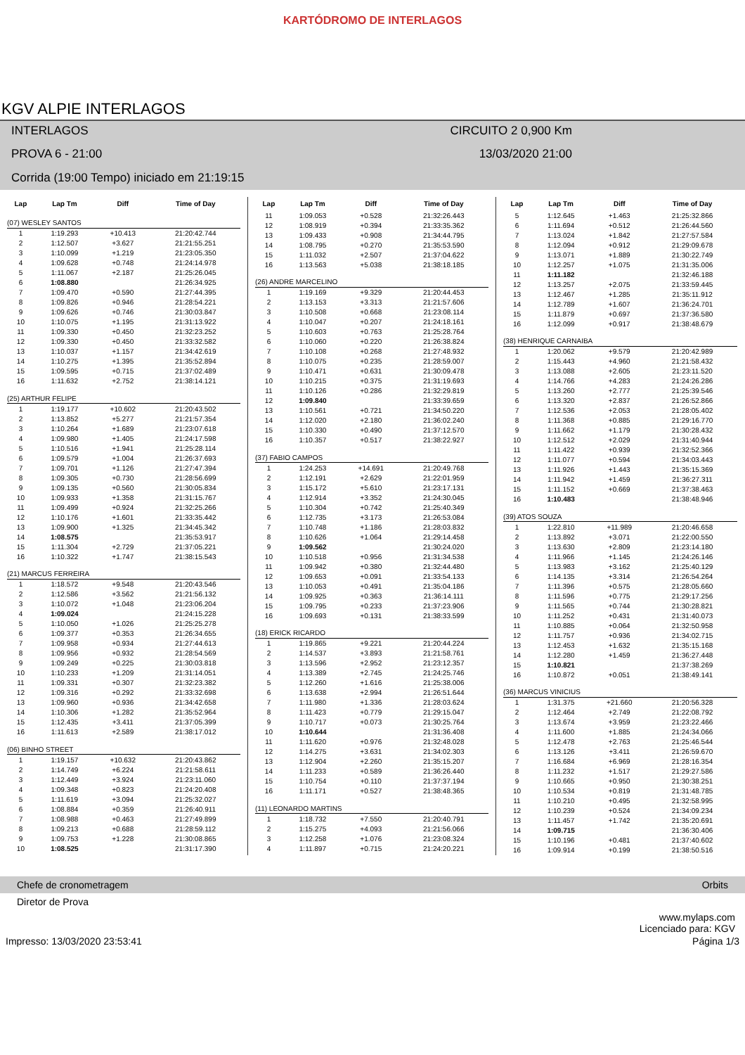KARTÓDROMO DE INTERLAGOS
KGV ALPIE INTERLAGOS
INTERLAGOS
CIRCUITO 2 0,900 Km
PROVA 6 - 21:00
13/03/2020 21:00
Corrida (19:00 Tempo) iniciado em 21:19:15
| Lap | Lap Tm | Diff | Time of Day |
| --- | --- | --- | --- |
| (07) WESLEY SANTOS | | | |
| 1 | 1:19.293 | +10.413 | 21:20:42.744 |
| 2 | 1:12.507 | +3.627 | 21:21:55.251 |
| 3 | 1:10.099 | +1.219 | 21:23:05.350 |
| 4 | 1:09.628 | +0.748 | 21:24:14.978 |
| 5 | 1:11.067 | +2.187 | 21:25:26.045 |
| 6 | 1:08.880 | | 21:26:34.925 |
| 7 | 1:09.470 | +0.590 | 21:27:44.395 |
| 8 | 1:09.826 | +0.946 | 21:28:54.221 |
| 9 | 1:09.626 | +0.746 | 21:30:03.847 |
| 10 | 1:10.075 | +1.195 | 21:31:13.922 |
| 11 | 1:09.330 | +0.450 | 21:32:23.252 |
| 12 | 1:09.330 | +0.450 | 21:33:32.582 |
| 13 | 1:10.037 | +1.157 | 21:34:42.619 |
| 14 | 1:10.275 | +1.395 | 21:35:52.894 |
| 15 | 1:09.595 | +0.715 | 21:37:02.489 |
| 16 | 1:11.632 | +2.752 | 21:38:14.121 |
| (25) ARTHUR FELIPE | | | |
| 1 | 1:19.177 | +10.602 | 21:20:43.502 |
| 2 | 1:13.852 | +5.277 | 21:21:57.354 |
| 3 | 1:10.264 | +1.689 | 21:23:07.618 |
| 4 | 1:09.980 | +1.405 | 21:24:17.598 |
| 5 | 1:10.516 | +1.941 | 21:25:28.114 |
| 6 | 1:09.579 | +1.004 | 21:26:37.693 |
| 7 | 1:09.701 | +1.126 | 21:27:47.394 |
| 8 | 1:09.305 | +0.730 | 21:28:56.699 |
| 9 | 1:09.135 | +0.560 | 21:30:05.834 |
| 10 | 1:09.933 | +1.358 | 21:31:15.767 |
| 11 | 1:09.499 | +0.924 | 21:32:25.266 |
| 12 | 1:10.176 | +1.601 | 21:33:35.442 |
| 13 | 1:09.900 | +1.325 | 21:34:45.342 |
| 14 | 1:08.575 | | 21:35:53.917 |
| 15 | 1:11.304 | +2.729 | 21:37:05.221 |
| 16 | 1:10.322 | +1.747 | 21:38:15.543 |
| (21) MARCUS FERREIRA | | | |
| 1 | 1:18.572 | +9.548 | 21:20:43.546 |
| 2 | 1:12.586 | +3.562 | 21:21:56.132 |
| 3 | 1:10.072 | +1.048 | 21:23:06.204 |
| 4 | 1:09.024 | | 21:24:15.228 |
| 5 | 1:10.050 | +1.026 | 21:25:25.278 |
| 6 | 1:09.377 | +0.353 | 21:26:34.655 |
| 7 | 1:09.958 | +0.934 | 21:27:44.613 |
| 8 | 1:09.956 | +0.932 | 21:28:54.569 |
| 9 | 1:09.249 | +0.225 | 21:30:03.818 |
| 10 | 1:10.233 | +1.209 | 21:31:14.051 |
| 11 | 1:09.331 | +0.307 | 21:32:23.382 |
| 12 | 1:09.316 | +0.292 | 21:33:32.698 |
| 13 | 1:09.960 | +0.936 | 21:34:42.658 |
| 14 | 1:10.306 | +1.282 | 21:35:52.964 |
| 15 | 1:12.435 | +3.411 | 21:37:05.399 |
| 16 | 1:11.613 | +2.589 | 21:38:17.012 |
| (06) BINHO STREET | | | |
| 1 | 1:19.157 | +10.632 | 21:20:43.862 |
| 2 | 1:14.749 | +6.224 | 21:21:58.611 |
| 3 | 1:12.449 | +3.924 | 21:23:11.060 |
| 4 | 1:09.348 | +0.823 | 21:24:20.408 |
| 5 | 1:11.619 | +3.094 | 21:25:32.027 |
| 6 | 1:08.884 | +0.359 | 21:26:40.911 |
| 7 | 1:08.988 | +0.463 | 21:27:49.899 |
| 8 | 1:09.213 | +0.688 | 21:28:59.112 |
| 9 | 1:09.753 | +1.228 | 21:30:08.865 |
| 10 | 1:08.525 | | 21:31:17.390 |
| Lap | Lap Tm | Diff | Time of Day |
| --- | --- | --- | --- |
| 11 | 1:09.053 | +0.528 | 21:32:26.443 |
| 12 | 1:08.919 | +0.394 | 21:33:35.362 |
| 13 | 1:09.433 | +0.908 | 21:34:44.795 |
| 14 | 1:08.795 | +0.270 | 21:35:53.590 |
| 15 | 1:11.032 | +2.507 | 21:37:04.622 |
| 16 | 1:13.563 | +5.038 | 21:38:18.185 |
| (26) ANDRE MARCELINO | | | |
| 1 | 1:19.169 | +9.329 | 21:20:44.453 |
| 2 | 1:13.153 | +3.313 | 21:21:57.606 |
| 3 | 1:10.508 | +0.668 | 21:23:08.114 |
| 4 | 1:10.047 | +0.207 | 21:24:18.161 |
| 5 | 1:10.603 | +0.763 | 21:25:28.764 |
| 6 | 1:10.060 | +0.220 | 21:26:38.824 |
| 7 | 1:10.108 | +0.268 | 21:27:48.932 |
| 8 | 1:10.075 | +0.235 | 21:28:59.007 |
| 9 | 1:10.471 | +0.631 | 21:30:09.478 |
| 10 | 1:10.215 | +0.375 | 21:31:19.693 |
| 11 | 1:10.126 | +0.286 | 21:32:29.819 |
| 12 | 1:09.840 | | 21:33:39.659 |
| 13 | 1:10.561 | +0.721 | 21:34:50.220 |
| 14 | 1:12.020 | +2.180 | 21:36:02.240 |
| 15 | 1:10.330 | +0.490 | 21:37:12.570 |
| 16 | 1:10.357 | +0.517 | 21:38:22.927 |
| (37) FABIO CAMPOS | | | |
| 1 | 1:24.253 | +14.691 | 21:20:49.768 |
| 2 | 1:12.191 | +2.629 | 21:22:01.959 |
| 3 | 1:15.172 | +5.610 | 21:23:17.131 |
| 4 | 1:12.914 | +3.352 | 21:24:30.045 |
| 5 | 1:10.304 | +0.742 | 21:25:40.349 |
| 6 | 1:12.735 | +3.173 | 21:26:53.084 |
| 7 | 1:10.748 | +1.186 | 21:28:03.832 |
| 8 | 1:10.626 | +1.064 | 21:29:14.458 |
| 9 | 1:09.562 | | 21:30:24.020 |
| 10 | 1:10.518 | +0.956 | 21:31:34.538 |
| 11 | 1:09.942 | +0.380 | 21:32:44.480 |
| 12 | 1:09.653 | +0.091 | 21:33:54.133 |
| 13 | 1:10.053 | +0.491 | 21:35:04.186 |
| 14 | 1:09.925 | +0.363 | 21:36:14.111 |
| 15 | 1:09.795 | +0.233 | 21:37:23.906 |
| 16 | 1:09.693 | +0.131 | 21:38:33.599 |
| (18) ERICK RICARDO | | | |
| 1 | 1:19.865 | +9.221 | 21:20:44.224 |
| 2 | 1:14.537 | +3.893 | 21:21:58.761 |
| 3 | 1:13.596 | +2.952 | 21:23:12.357 |
| 4 | 1:13.389 | +2.745 | 21:24:25.746 |
| 5 | 1:12.260 | +1.616 | 21:25:38.006 |
| 6 | 1:13.638 | +2.994 | 21:26:51.644 |
| 7 | 1:11.980 | +1.336 | 21:28:03.624 |
| 8 | 1:11.423 | +0.779 | 21:29:15.047 |
| 9 | 1:10.717 | +0.073 | 21:30:25.764 |
| 10 | 1:10.644 | | 21:31:36.408 |
| 11 | 1:11.620 | +0.976 | 21:32:48.028 |
| 12 | 1:14.275 | +3.631 | 21:34:02.303 |
| 13 | 1:12.904 | +2.260 | 21:35:15.207 |
| 14 | 1:11.233 | +0.589 | 21:36:26.440 |
| 15 | 1:10.754 | +0.110 | 21:37:37.194 |
| 16 | 1:11.171 | +0.527 | 21:38:48.365 |
| (11) LEONARDO MARTINS | | | |
| 1 | 1:18.732 | +7.550 | 21:20:40.791 |
| 2 | 1:15.275 | +4.093 | 21:21:56.066 |
| 3 | 1:12.258 | +1.076 | 21:23:08.324 |
| 4 | 1:11.897 | +0.715 | 21:24:20.221 |
| Lap | Lap Tm | Diff | Time of Day |
| --- | --- | --- | --- |
| 5 | 1:12.645 | +1.463 | 21:25:32.866 |
| 6 | 1:11.694 | +0.512 | 21:26:44.560 |
| 7 | 1:13.024 | +1.842 | 21:27:57.584 |
| 8 | 1:12.094 | +0.912 | 21:29:09.678 |
| 9 | 1:13.071 | +1.889 | 21:30:22.749 |
| 10 | 1:12.257 | +1.075 | 21:31:35.006 |
| 11 | 1:11.182 | | 21:32:46.188 |
| 12 | 1:13.257 | +2.075 | 21:33:59.445 |
| 13 | 1:12.467 | +1.285 | 21:35:11.912 |
| 14 | 1:12.789 | +1.607 | 21:36:24.701 |
| 15 | 1:11.879 | +0.697 | 21:37:36.580 |
| 16 | 1:12.099 | +0.917 | 21:38:48.679 |
| (38) HENRIQUE CARNAIBA | | | |
| 1 | 1:20.062 | +9.579 | 21:20:42.989 |
| 2 | 1:15.443 | +4.960 | 21:21:58.432 |
| 3 | 1:13.088 | +2.605 | 21:23:11.520 |
| 4 | 1:14.766 | +4.283 | 21:24:26.286 |
| 5 | 1:13.260 | +2.777 | 21:25:39.546 |
| 6 | 1:13.320 | +2.837 | 21:26:52.866 |
| 7 | 1:12.536 | +2.053 | 21:28:05.402 |
| 8 | 1:11.368 | +0.885 | 21:29:16.770 |
| 9 | 1:11.662 | +1.179 | 21:30:28.432 |
| 10 | 1:12.512 | +2.029 | 21:31:40.944 |
| 11 | 1:11.422 | +0.939 | 21:32:52.366 |
| 12 | 1:11.077 | +0.594 | 21:34:03.443 |
| 13 | 1:11.926 | +1.443 | 21:35:15.369 |
| 14 | 1:11.942 | +1.459 | 21:36:27.311 |
| 15 | 1:11.152 | +0.669 | 21:37:38.463 |
| 16 | 1:10.483 | | 21:38:48.946 |
| (39) ATOS SOUZA | | | |
| 1 | 1:22.810 | +11.989 | 21:20:46.658 |
| 2 | 1:13.892 | +3.071 | 21:22:00.550 |
| 3 | 1:13.630 | +2.809 | 21:23:14.180 |
| 4 | 1:11.966 | +1.145 | 21:24:26.146 |
| 5 | 1:13.983 | +3.162 | 21:25:40.129 |
| 6 | 1:14.135 | +3.314 | 21:26:54.264 |
| 7 | 1:11.396 | +0.575 | 21:28:05.660 |
| 8 | 1:11.596 | +0.775 | 21:29:17.256 |
| 9 | 1:11.565 | +0.744 | 21:30:28.821 |
| 10 | 1:11.252 | +0.431 | 21:31:40.073 |
| 11 | 1:10.885 | +0.064 | 21:32:50.958 |
| 12 | 1:11.757 | +0.936 | 21:34:02.715 |
| 13 | 1:12.453 | +1.632 | 21:35:15.168 |
| 14 | 1:12.280 | +1.459 | 21:36:27.448 |
| 15 | 1:10.821 | | 21:37:38.269 |
| 16 | 1:10.872 | +0.051 | 21:38:49.141 |
| (36) MARCUS VINICIUS | | | |
| 1 | 1:31.375 | +21.660 | 21:20:56.328 |
| 2 | 1:12.464 | +2.749 | 21:22:08.792 |
| 3 | 1:13.674 | +3.959 | 21:23:22.466 |
| 4 | 1:11.600 | +1.885 | 21:24:34.066 |
| 5 | 1:12.478 | +2.763 | 21:25:46.544 |
| 6 | 1:13.126 | +3.411 | 21:26:59.670 |
| 7 | 1:16.684 | +6.969 | 21:28:16.354 |
| 8 | 1:11.232 | +1.517 | 21:29:27.586 |
| 9 | 1:10.665 | +0.950 | 21:30:38.251 |
| 10 | 1:10.534 | +0.819 | 21:31:48.785 |
| 11 | 1:10.210 | +0.495 | 21:32:58.995 |
| 12 | 1:10.239 | +0.524 | 21:34:09.234 |
| 13 | 1:11.457 | +1.742 | 21:35:20.691 |
| 14 | 1:09.715 | | 21:36:30.406 |
| 15 | 1:10.196 | +0.481 | 21:37:40.602 |
| 16 | 1:09.914 | +0.199 | 21:38:50.516 |
Chefe de cronometragem Orbits
Diretor de Prova
www.mylaps.com
Licenciado para: KGV
Impresso: 13/03/2020 23:53:41 Página 1/3